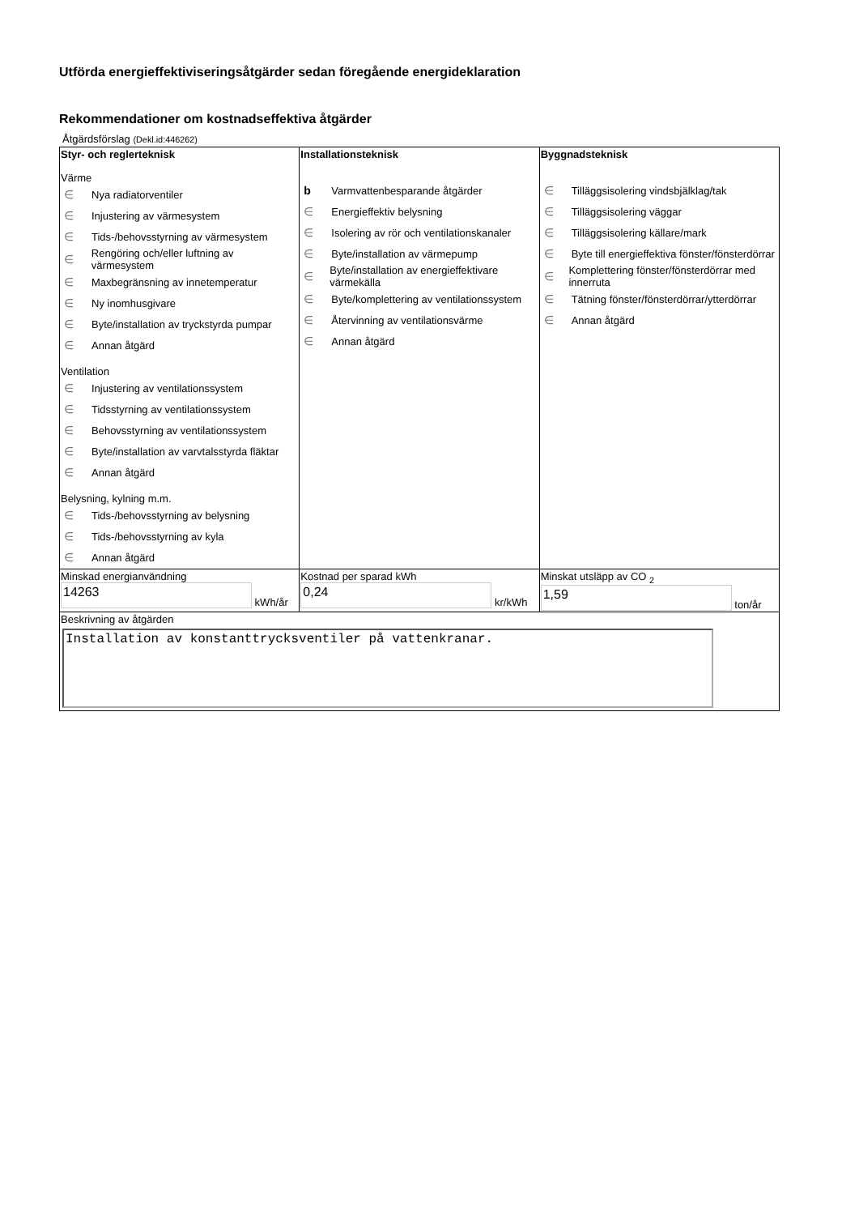Utförda energieffektiviseringsåtgärder sedan föregående energideklaration
Rekommendationer om kostnadseffektiva åtgärder
Åtgärdsförslag (Dekl.id:446262)
| Styr- och reglerteknisk Värme ∈ Nya radiatorventiler ∈ Injustering av värmesystem ∈ Tids-/behovsstyrning av värmesystem ∈ Rengöring och/eller luftning av värmesystem ∈ Maxbegränsning av innetemperatur ∈ Ny inomhusgivare ∈ Byte/installation av tryckstyrda pumpar ∈ Annan åtgärd Ventilation ∈ Injustering av ventilationssystem ∈ Tidsstyrning av ventilationssystem ∈ Behovsstyrning av ventilationssystem ∈ Byte/installation av varvtalsstyrda fläktar ∈ Annan åtgärd Belysning, kylning m.m. ∈ Tids-/behovsstyrning av belysning ∈ Tids-/behovsstyrning av kyla ∈ Annan åtgärd | Installationsteknisk b Varmvattenbesparande åtgärder ∈ Energieffektiv belysning ∈ Isolering av rör och ventilationskanaler ∈ Byte/installation av värmepump ∈ Byte/installation av energieffektivare värmekälla ∈ Byte/komplettering av ventilationssystem ∈ Återvinning av ventilationsvärme ∈ Annan åtgärd | Byggnadsteknisk ∈ Tilläggsisolering vindsbjälklag/tak ∈ Tilläggsisolering väggar ∈ Tilläggsisolering källare/mark ∈ Byte till energieffektiva fönster/fönsterdörrar ∈ Komplettering fönster/fönsterdörrar med innerruta ∈ Tätning fönster/fönsterdörrar/ytterdörrar ∈ Annan åtgärd |
| Minskad energianvändning 14263 kWh/år | Kostnad per sparad kWh 0,24 kr/kWh | Minskat utsläpp av CO <sub>2</sub> 1,59 ton/år |
| Beskrivning av åtgärden Installation av konstanttrycksventiler på vattenkranar. | | |